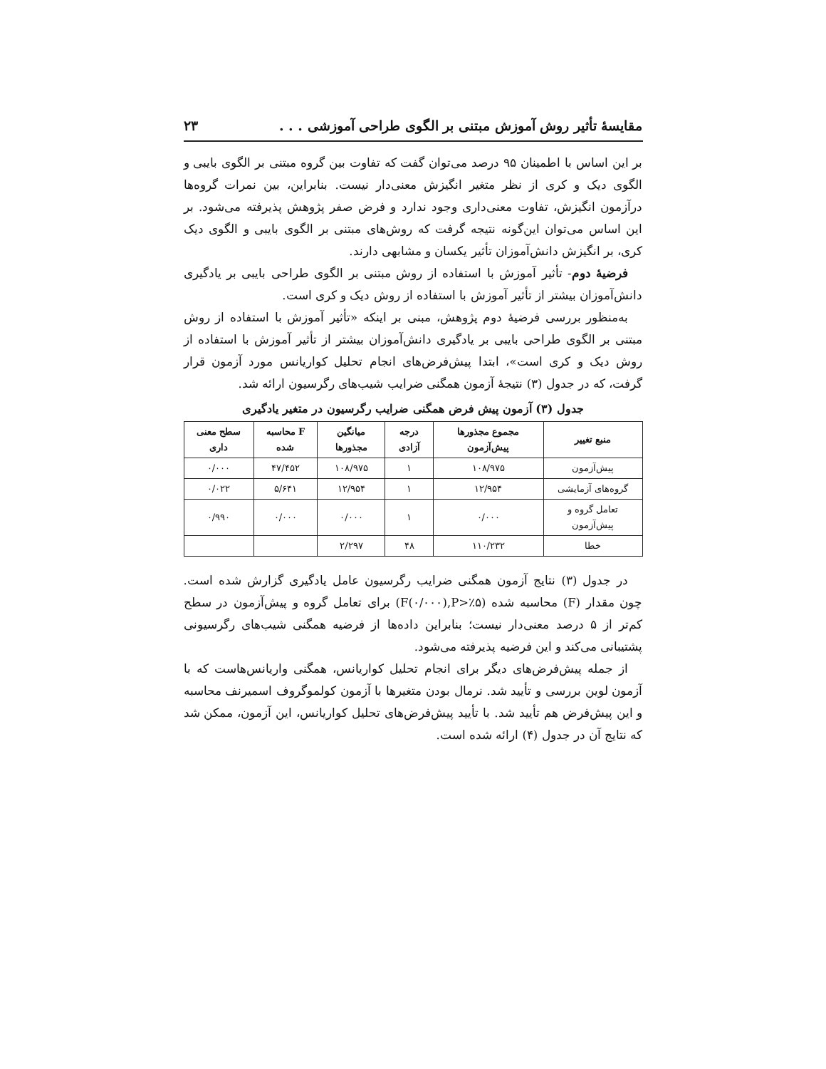مقایسهٔ تأثیر روش آموزش مبتنی بر الگوی طراحی آموزشی . . . ۲۳
بر این اساس با اطمینان ۹۵ درصد می‌توان گفت که تفاوت بین گروه مبتنی بر الگوی بایبی و الگوی دیک و کری از نظر متغیر انگیزش معنی‌دار نیست. بنابراین، بین نمرات گروه‌ها درآزمون انگیزش، تفاوت معنی‌داری وجود ندارد و فرض صفر پژوهش پذیرفته می‌شود. بر این اساس می‌توان این‌گونه نتیجه گرفت که روش‌های مبتنی بر الگوی بایبی و الگوی دیک کری، بر انگیزش دانش‌آموزان تأثیر یکسان و مشابهی دارند.
فرضیهٔ دوم- تأثیر آموزش با استفاده از روش مبتنی بر الگوی طراحی بایبی بر یادگیری دانش‌آموزان بیشتر از تأثیر آموزش با استفاده از روش دیک و کری است.
به‌منظور بررسی فرضیهٔ دوم پژوهش، مبنی بر اینکه «تأثیر آموزش با استفاده از روش مبتنی بر الگوی طراحی بایبی بر یادگیری دانش‌آموزان بیشتر از تأثیر آموزش با استفاده از روش دیک و کری است»، ابتدا پیش‌فرض‌های انجام تحلیل کواریانس مورد آزمون قرار گرفت، که در جدول (۳) نتیجهٔ آزمون همگنی ضرایب شیب‌های رگرسیون ارائه شد.
جدول (۳) آزمون پیش فرض همگنی ضرایب رگرسیون در متغیر یادگیری
| منبع تغییر | مجموع مجذورها پیش‌آزمون | درجه آزادی | میانگین مجذورها | F محاسبه شده | سطح معنی داری |
| --- | --- | --- | --- | --- | --- |
| پیش‌آزمون | ۱۰۸/۹۷۵ | ۱ | ۱۰۸/۹۷۵ | ۴۷/۴۵۲ | ۰/۰۰۰ |
| گروه‌های آزمایشی | ۱۲/۹۵۴ | ۱ | ۱۲/۹۵۴ | ۵/۶۴۱ | ۰/۰۲۲ |
| تعامل گروه و پیش‌آزمون | ۰/۰۰۰ | ۱ | ۰/۰۰۰ | ۰/۰۰۰ | ۰/۹۹۰ |
| خطا | ۱۱۰/۲۳۲ | ۴۸ | ۲/۲۹۷ | | |
در جدول (۳) نتایج آزمون همگنی ضرایب رگرسیون عامل یادگیری گزارش شده است. چون مقدار (F) محاسبه شده (F(۰/۰۰۰),P>٪۵) برای تعامل گروه و پیش‌آزمون در سطح کم‌تر از ۵ درصد معنی‌دار نیست؛ بنابراین داده‌ها از فرضیه همگنی شیب‌های رگرسیونی پشتیبانی می‌کند و این فرضیه پذیرفته می‌شود.
از جمله پیش‌فرض‌های دیگر برای انجام تحلیل کواریانس، همگنی واریانس‌هاست که با آزمون لوین بررسی و تأیید شد. نرمال بودن متغیرها با آزمون کولموگروف اسمیرنف محاسبه و این پیش‌فرض هم تأیید شد. با تأیید پیش‌فرض‌های تحلیل کواریانس، این آزمون، ممکن شد که نتایج آن در جدول (۴) ارائه شده است.